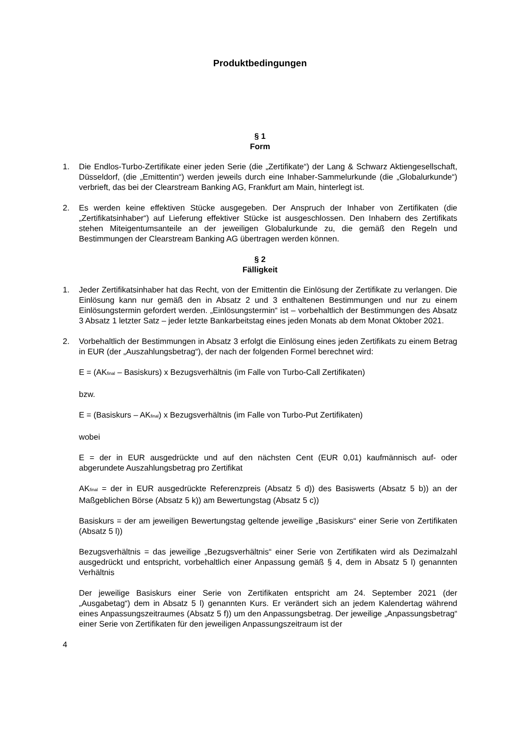Produktbedingungen
§ 1
Form
1. Die Endlos-Turbo-Zertifikate einer jeden Serie (die „Zertifikate“) der Lang & Schwarz Aktiengesellschaft, Düsseldorf, (die „Emittentin“) werden jeweils durch eine Inhaber-Sammelurkunde (die „Globalurkunde“) verbrieft, das bei der Clearstream Banking AG, Frankfurt am Main, hinterlegt ist.
2. Es werden keine effektiven Stücke ausgegeben. Der Anspruch der Inhaber von Zertifikaten (die „Zertifikatsinhaber“) auf Lieferung effektiver Stücke ist ausgeschlossen. Den Inhabern des Zertifikats stehen Miteigentumsanteile an der jeweiligen Globalurkunde zu, die gemäß den Regeln und Bestimmungen der Clearstream Banking AG übertragen werden können.
§ 2
Fälligkeit
1. Jeder Zertifikatsinhaber hat das Recht, von der Emittentin die Einlösung der Zertifikate zu verlangen. Die Einlösung kann nur gemäß den in Absatz 2 und 3 enthaltenen Bestimmungen und nur zu einem Einlösungstermin gefordert werden. „Einlösungstermin“ ist – vorbehaltlich der Bestimmungen des Absatz 3 Absatz 1 letzter Satz – jeder letzte Bankarbeitstag eines jeden Monats ab dem Monat Oktober 2021.
2. Vorbehaltlich der Bestimmungen in Absatz 3 erfolgt die Einlösung eines jeden Zertifikats zu einem Betrag in EUR (der „Auszahlungsbetrag“), der nach der folgenden Formel berechnet wird:
E = (AK<sub>final</sub> – Basiskurs) x Bezugsverhältnis (im Falle von Turbo-Call Zertifikaten)
bzw.
E = (Basiskurs – AK<sub>final</sub>) x Bezugsverhältnis (im Falle von Turbo-Put Zertifikaten)
wobei
E = der in EUR ausgedrückte und auf den nächsten Cent (EUR 0,01) kaufmännisch auf- oder abgerundete Auszahlungsbetrag pro Zertifikat
AK<sub>final</sub> = der in EUR ausgedrückte Referenzpreis (Absatz 5 d)) des Basiswerts (Absatz 5 b)) an der Maßgeblichen Börse (Absatz 5 k)) am Bewertungstag (Absatz 5 c))
Basiskurs = der am jeweiligen Bewertungstag geltende jeweilige „Basiskurs“ einer Serie von Zertifikaten (Absatz 5 l))
Bezugsverhältnis = das jeweilige „Bezugsverhältnis“ einer Serie von Zertifikaten wird als Dezimalzahl ausgedrückt und entspricht, vorbehaltlich einer Anpassung gemäß § 4, dem in Absatz 5 l) genannten Verhältnis
Der jeweilige Basiskurs einer Serie von Zertifikaten entspricht am 24. September 2021 (der „Ausgabetag“) dem in Absatz 5 l) genannten Kurs. Er verändert sich an jedem Kalendertag während eines Anpassungszeitraumes (Absatz 5 f)) um den Anpassungsbetrag. Der jeweilige „Anpassungsbetrag“ einer Serie von Zertifikaten für den jeweiligen Anpassungszeitraum ist der
4